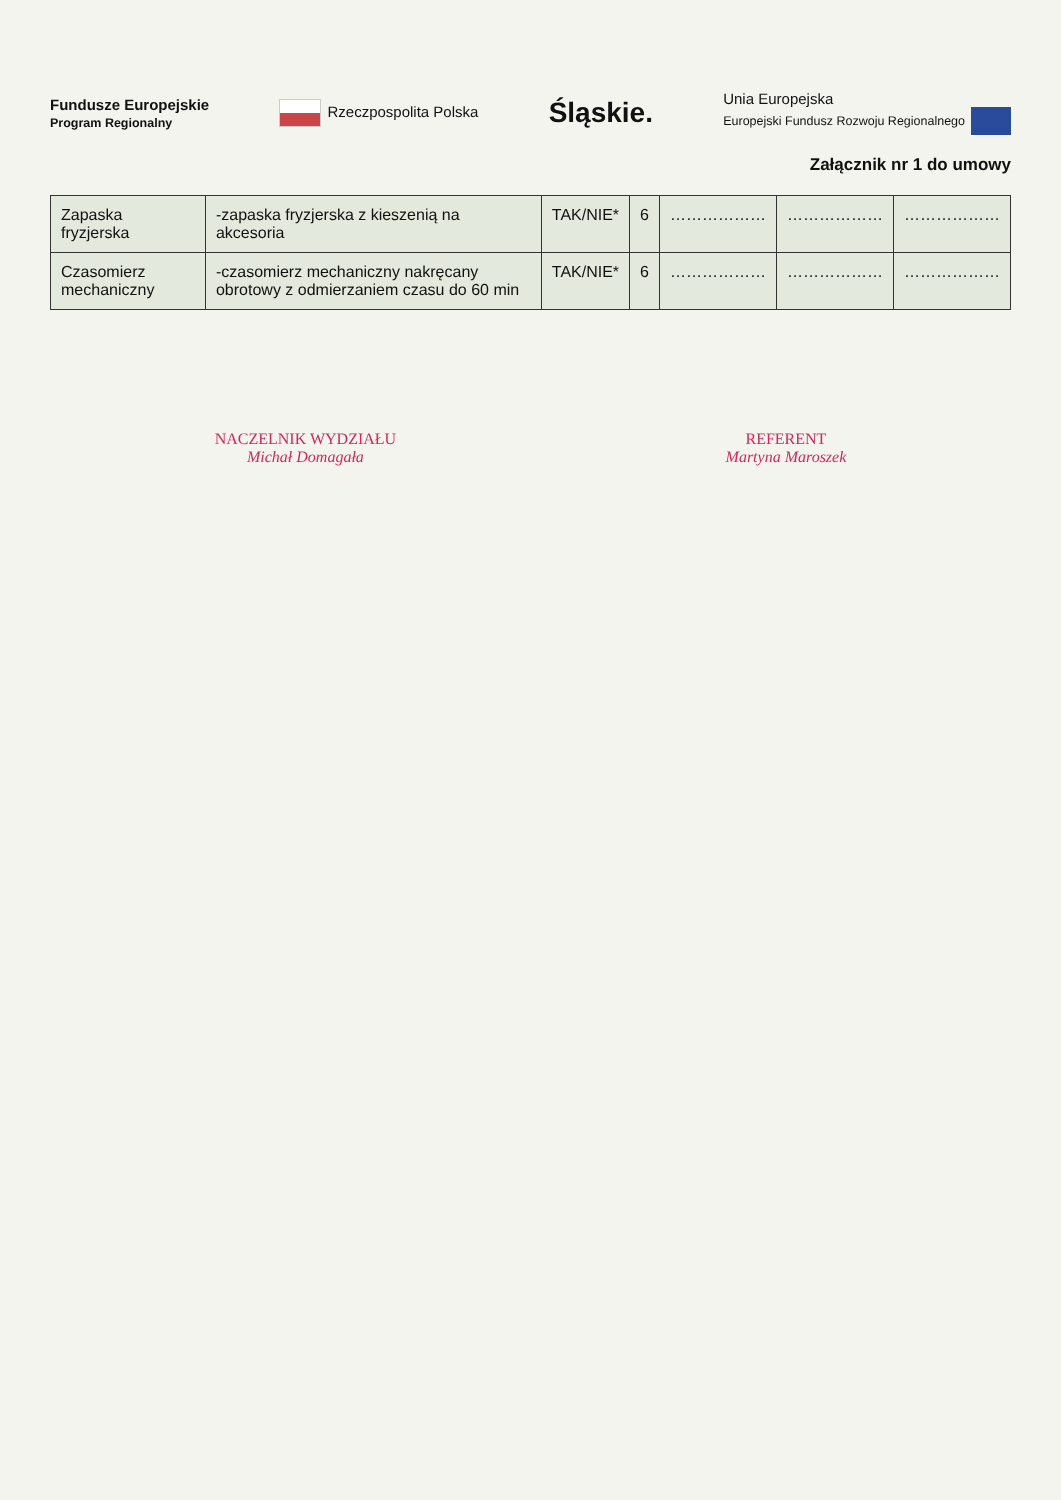Fundusze Europejskie
Program Regionalny Rzeczpospolita Polska Śląskie. Unia Europejska
Europejski Fundusz Rozwoju Regionalnego
Załącznik nr 1 do umowy
| Zapaska fryzjerska | -zapaska fryzjerska z kieszenią na akcesoria | TAK/NIE* | 6 | ……………… | ……………… | ……………… |
| Czasomierz mechaniczny | -czasomierz mechaniczny nakręcany obrotowy z odmierzaniem czasu do 60 min | TAK/NIE* | 6 | ……………… | ……………… | ……………… |
NACZELNIK WYDZIAŁU
Michał Domagała
REFERENT
Martyna Maroszek